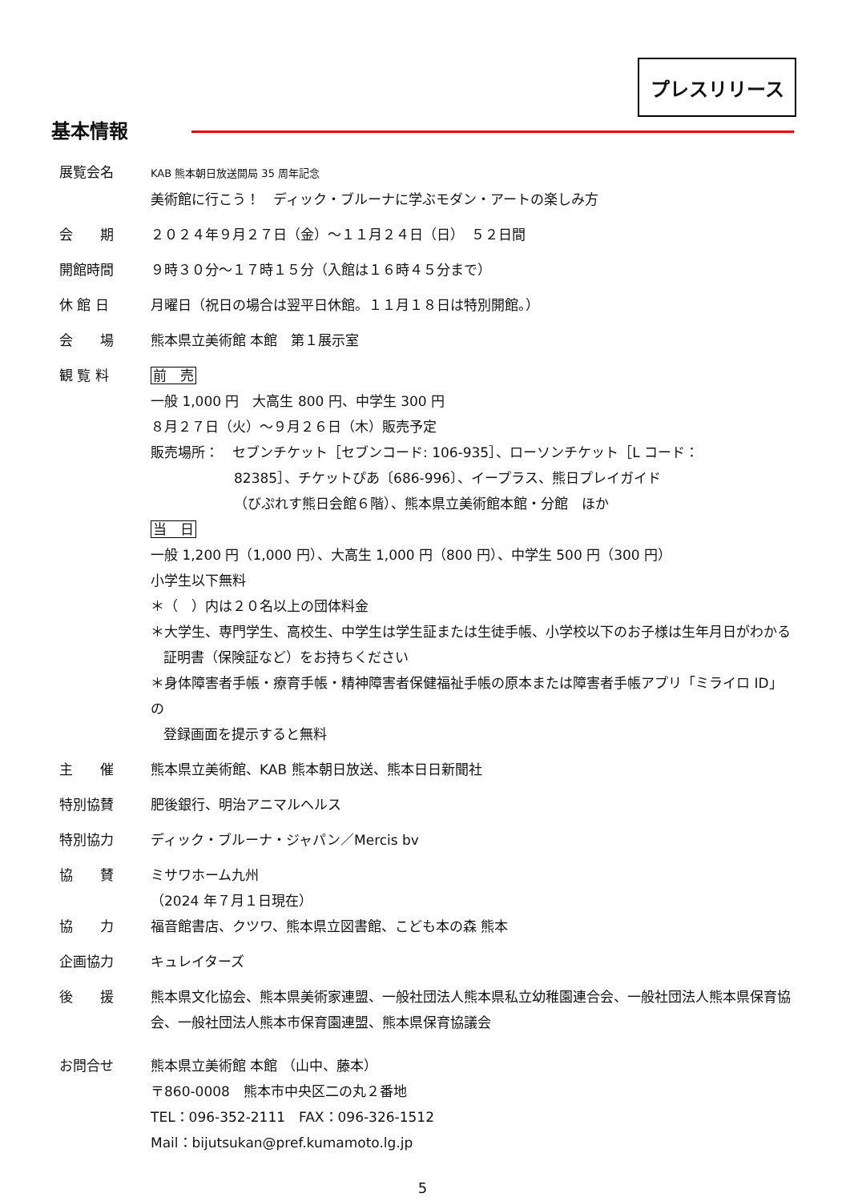プレスリリース
基本情報
展覧会名
KAB 熊本朝日放送開局 35 周年記念
美術館に行こう！　ディック・ブルーナに学ぶモダン・アートの楽しみ方
会　　期 ２０２４年９月２７日（金）～１１月２４日（日）　５２日間
開館時間 ９時３０分～１７時１５分（入館は１６時４５分まで）
休 館 日 月曜日（祝日の場合は翌平日休館。１１月１８日は特別開館。）
会　　場 熊本県立美術館 本館　第１展示室
観 覧 料 前　売
一般 1,000 円　大高生 800 円、中学生 300 円
８月２７日（火）～９月２６日（木）販売予定
販売場所：　セブンチケット［セブンコード: 106-935］、ローソンチケット［L コード：
82385］、チケットぴあ〔686-996〕、イープラス、熊日プレイガイド
（びぷれす熊日会館６階）、熊本県立美術館本館・分館　ほか
当　日
一般 1,200 円（1,000 円）、大高生 1,000 円（800 円）、中学生 500 円（300 円）
小学生以下無料
＊（　）内は２０名以上の団体料金
＊大学生、専門学生、高校生、中学生は学生証または生徒手帳、小学校以下のお子様は生年月日がわかる
証明書（保険証など）をお持ちください
＊身体障害者手帳・療育手帳・精神障害者保健福祉手帳の原本または障害者手帳アプリ「ミライロ ID」の
登録画面を提示すると無料
主　　催 熊本県立美術館、KAB 熊本朝日放送、熊本日日新聞社
特別協賛 肥後銀行、明治アニマルヘルス
特別協力 ディック・ブルーナ・ジャパン／Mercis bv
協　　賛 ミサワホーム九州
（2024 年７月１日現在）
協　　力 福音館書店、クツワ、熊本県立図書館、こども本の森 熊本
企画協力 キュレイターズ
後　　援 熊本県文化協会、熊本県美術家連盟、一般社団法人熊本県私立幼稚園連合会、一般社団法人熊本県保育協会、一般社団法人熊本市保育園連盟、熊本県保育協議会
お問合せ 熊本県立美術館 本館 （山中、藤本）
〒860-0008　熊本市中央区二の丸２番地
TEL：096-352-2111　FAX：096-326-1512
Mail：bijutsukan@pref.kumamoto.lg.jp
5